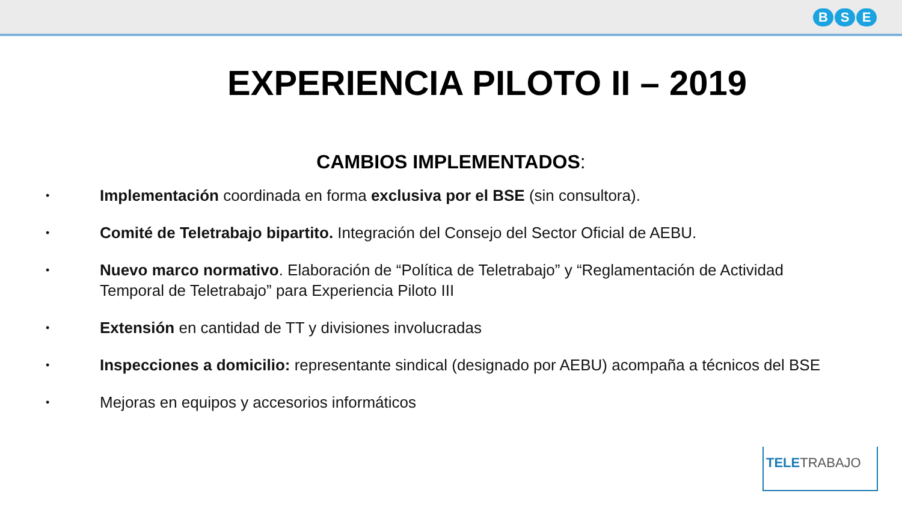B S E
EXPERIENCIA PILOTO II – 2019
CAMBIOS IMPLEMENTADOS:
• Implementación coordinada en forma exclusiva por el BSE (sin consultora).
• Comité de Teletrabajo bipartito. Integración del Consejo del Sector Oficial de AEBU.
• Nuevo marco normativo. Elaboración de “Política de Teletrabajo” y “Reglamentación de Actividad Temporal de Teletrabajo” para Experiencia Piloto III
• Extensión en cantidad de TT y divisiones involucradas
• Inspecciones a domicilio: representante sindical (designado por AEBU) acompaña a técnicos del BSE
• Mejoras en equipos y accesorios informáticos
TELETRABAJO